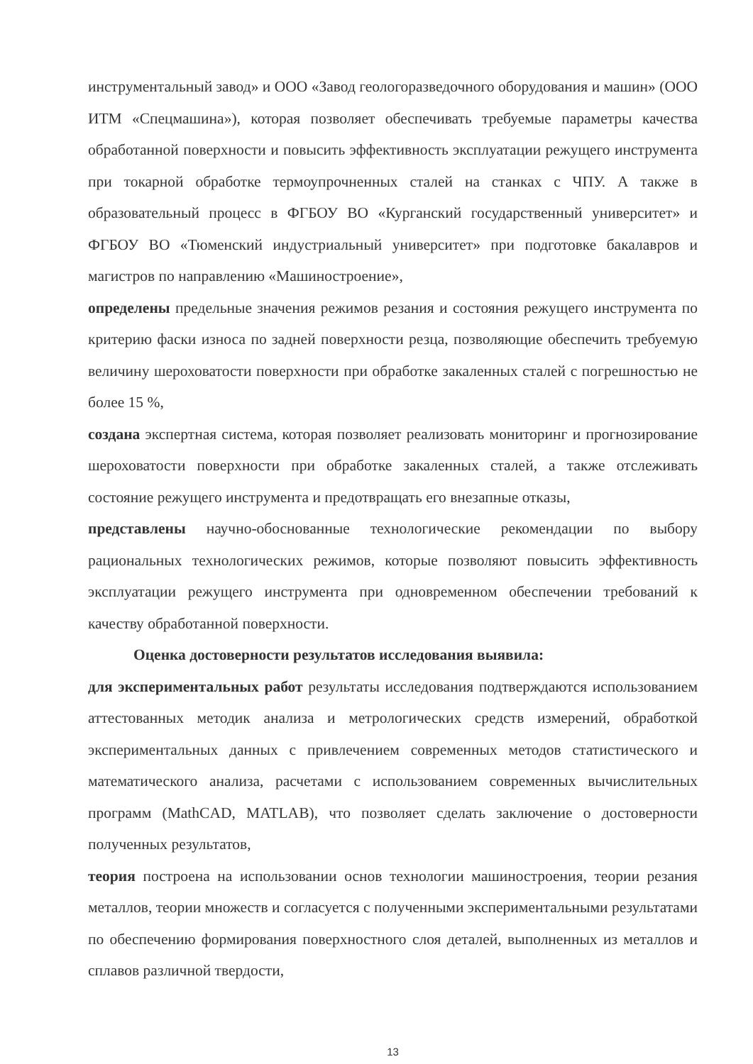инструментальный завод» и ООО «Завод геологоразведочного оборудования и машин» (ООО ИТМ «Спецмашина»), которая позволяет обеспечивать требуемые параметры качества обработанной поверхности и повысить эффективность эксплуатации режущего инструмента при токарной обработке термоупрочненных сталей на станках с ЧПУ. А также в образовательный процесс в ФГБОУ ВО «Курганский государственный университет» и ФГБОУ ВО «Тюменский индустриальный университет» при подготовке бакалавров и магистров по направлению «Машиностроение»,
определены предельные значения режимов резания и состояния режущего инструмента по критерию фаски износа по задней поверхности резца, позволяющие обеспечить требуемую величину шероховатости поверхности при обработке закаленных сталей с погрешностью не более 15 %,
создана экспертная система, которая позволяет реализовать мониторинг и прогнозирование шероховатости поверхности при обработке закаленных сталей, а также отслеживать состояние режущего инструмента и предотвращать его внезапные отказы,
представлены научно-обоснованные технологические рекомендации по выбору рациональных технологических режимов, которые позволяют повысить эффективность эксплуатации режущего инструмента при одновременном обеспечении требований к качеству обработанной поверхности.
Оценка достоверности результатов исследования выявила:
для экспериментальных работ результаты исследования подтверждаются использованием аттестованных методик анализа и метрологических средств измерений, обработкой экспериментальных данных с привлечением современных методов статистического и математического анализа, расчетами с использованием современных вычислительных программ (MathCAD, MATLAB), что позволяет сделать заключение о достоверности полученных результатов,
теория построена на использовании основ технологии машиностроения, теории резания металлов, теории множеств и согласуется с полученными экспериментальными результатами по обеспечению формирования поверхностного слоя деталей, выполненных из металлов и сплавов различной твердости,
13